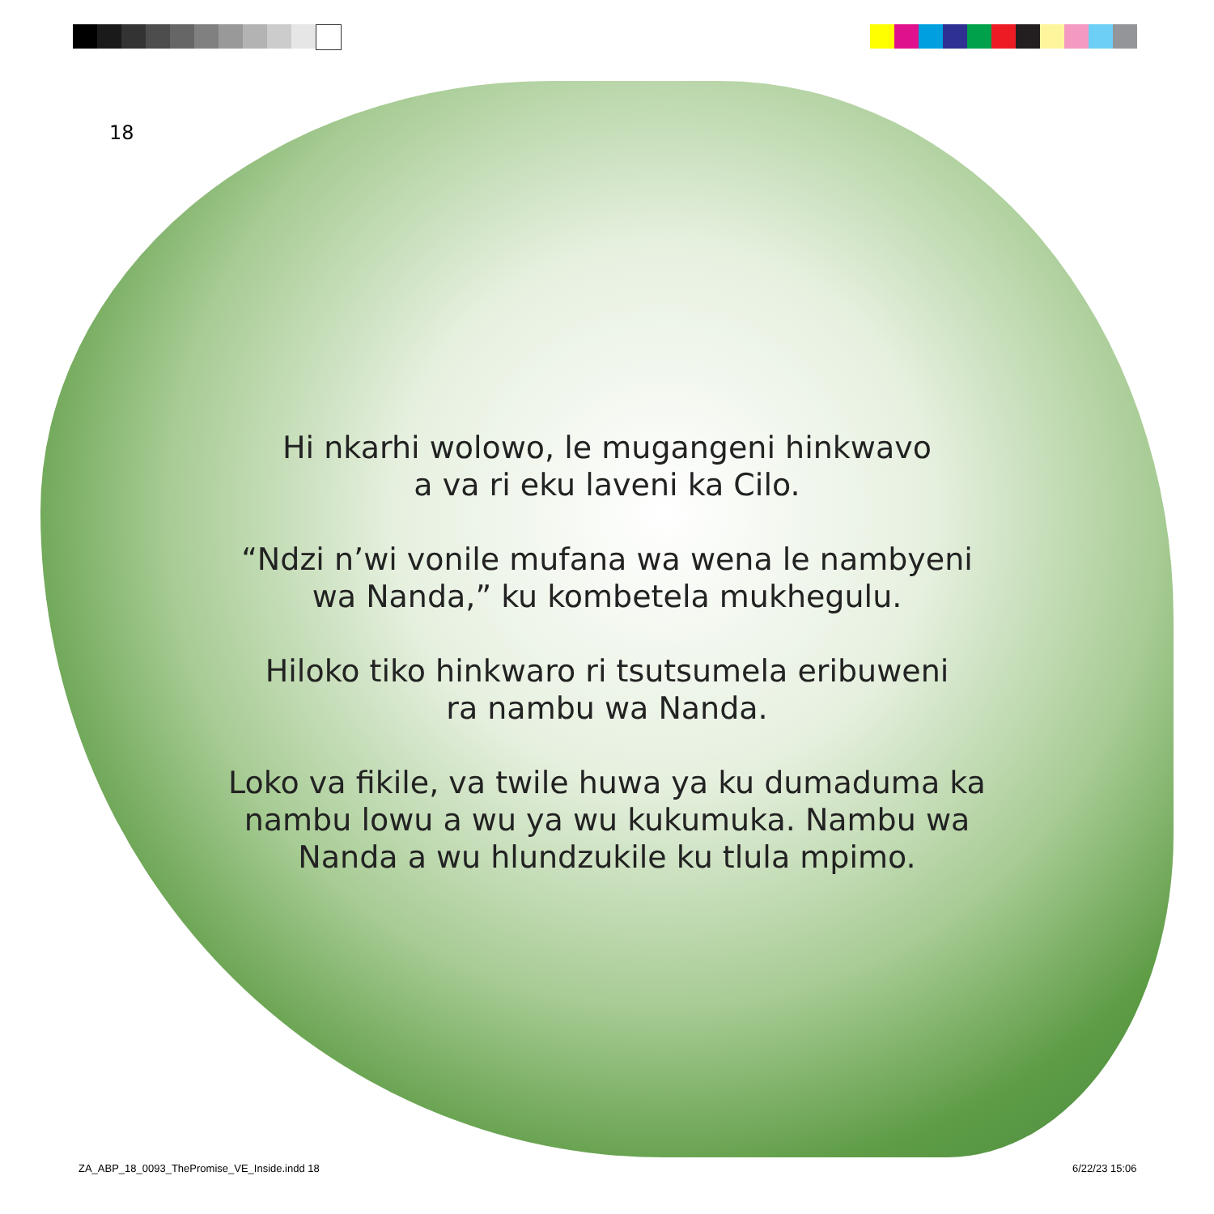18
Hi nkarhi wolowo, le mugangeni hinkwavo
a va ri eku laveni ka Cilo.
“Ndzi n’wi vonile mufana wa wena le nambyeni
wa Nanda,” ku kombetela mukhegulu.
Hiloko tiko hinkwaro ri tsutsumela eribuweni
ra nambu wa Nanda.
Loko va fikile, va twile huwa ya ku dumaduma ka
nambu lowu a wu ya wu kukumuka. Nambu wa
Nanda a wu hlundzukile ku tlula mpimo.
ZA_ABP_18_0093_ThePromise_VE_Inside.indd 18
6/22/23 15:06